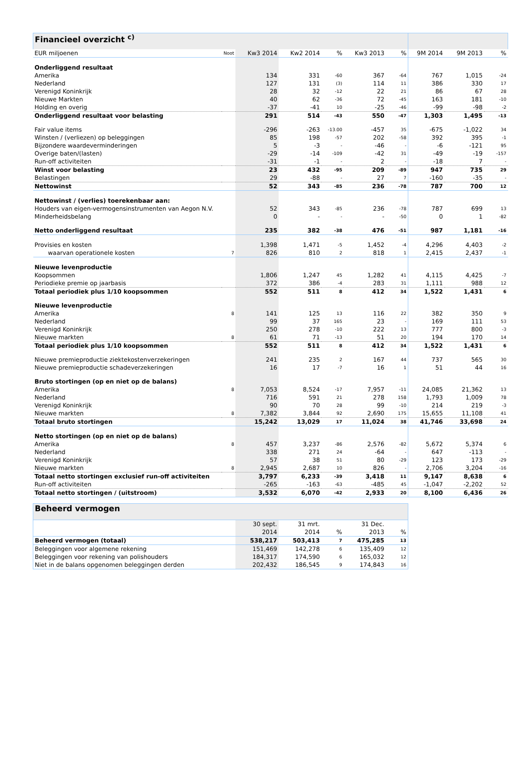| Financieel overzicht <sup>c)</sup> | | | | | | | | | |
| EUR miljoenen | Noot | Kw3 2014 | Kw2 2014 | % | Kw3 2013 | % | 9M 2014 | 9M 2013 | % |
| Onderliggend resultaat | | | | | | | | | |
| Amerika | | 134 | 331 | -60 | 367 | -64 | 767 | 1,015 | -24 |
| Nederland | | 127 | 131 | (3) | 114 | 11 | 386 | 330 | 17 |
| Verenigd Koninkrijk | | 28 | 32 | -12 | 22 | 21 | 86 | 67 | 28 |
| Nieuwe Markten | | 40 | 62 | -36 | 72 | -45 | 163 | 181 | -10 |
| Holding en overig | | -37 | -41 | 10 | -25 | -46 | -99 | -98 | -2 |
| Onderliggend resultaat voor belasting | | 291 | 514 | -43 | 550 | -47 | 1,303 | 1,495 | -13 |
| Fair value items | | -296 | -263 | -13.00 | -457 | 35 | -675 | -1,022 | 34 |
| Winsten / (verliezen) op beleggingen | | 85 | 198 | -57 | 202 | -58 | 392 | 395 | -1 |
| Bijzondere waardeverminderingen | | 5 | -3 | - | -46 | - | -6 | -121 | 95 |
| Overige baten/(lasten) | | -29 | -14 | -109 | -42 | 31 | -49 | -19 | -157 |
| Run-off activiteiten | | -31 | -1 | - | 2 | - | -18 | 7 | - |
| Winst voor belasting | | 23 | 432 | -95 | 209 | -89 | 947 | 735 | 29 |
| Belastingen | | 29 | -88 | - | 27 | 7 | -160 | -35 | - |
| Nettowinst | | 52 | 343 | -85 | 236 | -78 | 787 | 700 | 12 |
| Nettowinst / (verlies) toerekenbaar aan: | | | | | | | | | |
| Houders van eigen-vermogensinstrumenten van Aegon N.V. | | 52 | 343 | -85 | 236 | -78 | 787 | 699 | 13 |
| Minderheidsbelang | | 0 | - | - | - | -50 | 0 | 1 | -82 |
| Netto onderliggend resultaat | | 235 | 382 | -38 | 476 | -51 | 987 | 1,181 | -16 |
| Provisies en kosten | | 1,398 | 1,471 | -5 | 1,452 | -4 | 4,296 | 4,403 | -2 |
| waarvan operationele kosten | 7 | 826 | 810 | 2 | 818 | 1 | 2,415 | 2,437 | -1 |
| Nieuwe levenproductie | | | | | | | | | |
| Koopsommen | | 1,806 | 1,247 | 45 | 1,282 | 41 | 4,115 | 4,425 | -7 |
| Periodieke premie op jaarbasis | | 372 | 386 | -4 | 283 | 31 | 1,111 | 988 | 12 |
| Totaal periodiek plus 1/10 koopsommen | | 552 | 511 | 8 | 412 | 34 | 1,522 | 1,431 | 6 |
| Nieuwe levenproductie | | | | | | | | | |
| Amerika | 8 | 141 | 125 | 13 | 116 | 22 | 382 | 350 | 9 |
| Nederland | | 99 | 37 | 165 | 23 | - | 169 | 111 | 53 |
| Verenigd Koninkrijk | | 250 | 278 | -10 | 222 | 13 | 777 | 800 | -3 |
| Nieuwe markten | 8 | 61 | 71 | -13 | 51 | 20 | 194 | 170 | 14 |
| Totaal periodiek plus 1/10 koopsommen | | 552 | 511 | 8 | 412 | 34 | 1,522 | 1,431 | 6 |
| Nieuwe premieproductie ziektekostenverzekeringen | | 241 | 235 | 2 | 167 | 44 | 737 | 565 | 30 |
| Nieuwe premieproductie schadeverzekeringen | | 16 | 17 | -7 | 16 | 1 | 51 | 44 | 16 |
| Bruto stortingen (op en niet op de balans) | | | | | | | | | |
| Amerika | 8 | 7,053 | 8,524 | -17 | 7,957 | -11 | 24,085 | 21,362 | 13 |
| Nederland | | 716 | 591 | 21 | 278 | 158 | 1,793 | 1,009 | 78 |
| Verenigd Koninkrijk | | 90 | 70 | 28 | 99 | -10 | 214 | 219 | -3 |
| Nieuwe markten | 8 | 7,382 | 3,844 | 92 | 2,690 | 175 | 15,655 | 11,108 | 41 |
| Totaal bruto stortingen | | 15,242 | 13,029 | 17 | 11,024 | 38 | 41,746 | 33,698 | 24 |
| Netto stortingen (op en niet op de balans) | | | | | | | | | |
| Amerika | 8 | 457 | 3,237 | -86 | 2,576 | -82 | 5,672 | 5,374 | 6 |
| Nederland | | 338 | 271 | 24 | -64 | - | 647 | -113 | - |
| Verenigd Koninkrijk | | 57 | 38 | 51 | 80 | -29 | 123 | 173 | -29 |
| Nieuwe markten | 8 | 2,945 | 2,687 | 10 | 826 | - | 2,706 | 3,204 | -16 |
| Totaal netto stortingen exclusief run-off activiteiten | | 3,797 | 6,233 | -39 | 3,418 | 11 | 9,147 | 8,638 | 6 |
| Run-off activiteiten | | -265 | -163 | -63 | -485 | 45 | -1,047 | -2,202 | 52 |
| Totaal netto stortingen / (uitstroom) | | 3,532 | 6,070 | -42 | 2,933 | 20 | 8,100 | 6,436 | 26 |
| Beheerd vermogen | | | | | |
| | 30 sept. | 31 mrt. | | 31 Dec. | |
| | 2014 | 2014 | % | 2013 | % |
| Beheerd vermogen (totaal) | 538,217 | 503,413 | 7 | 475,285 | 13 |
| Beleggingen voor algemene rekening | 151,469 | 142,278 | 6 | 135,409 | 12 |
| Beleggingen voor rekening van polishouders | 184,317 | 174,590 | 6 | 165,032 | 12 |
| Niet in de balans opgenomen beleggingen derden | 202,432 | 186,545 | 9 | 174,843 | 16 |